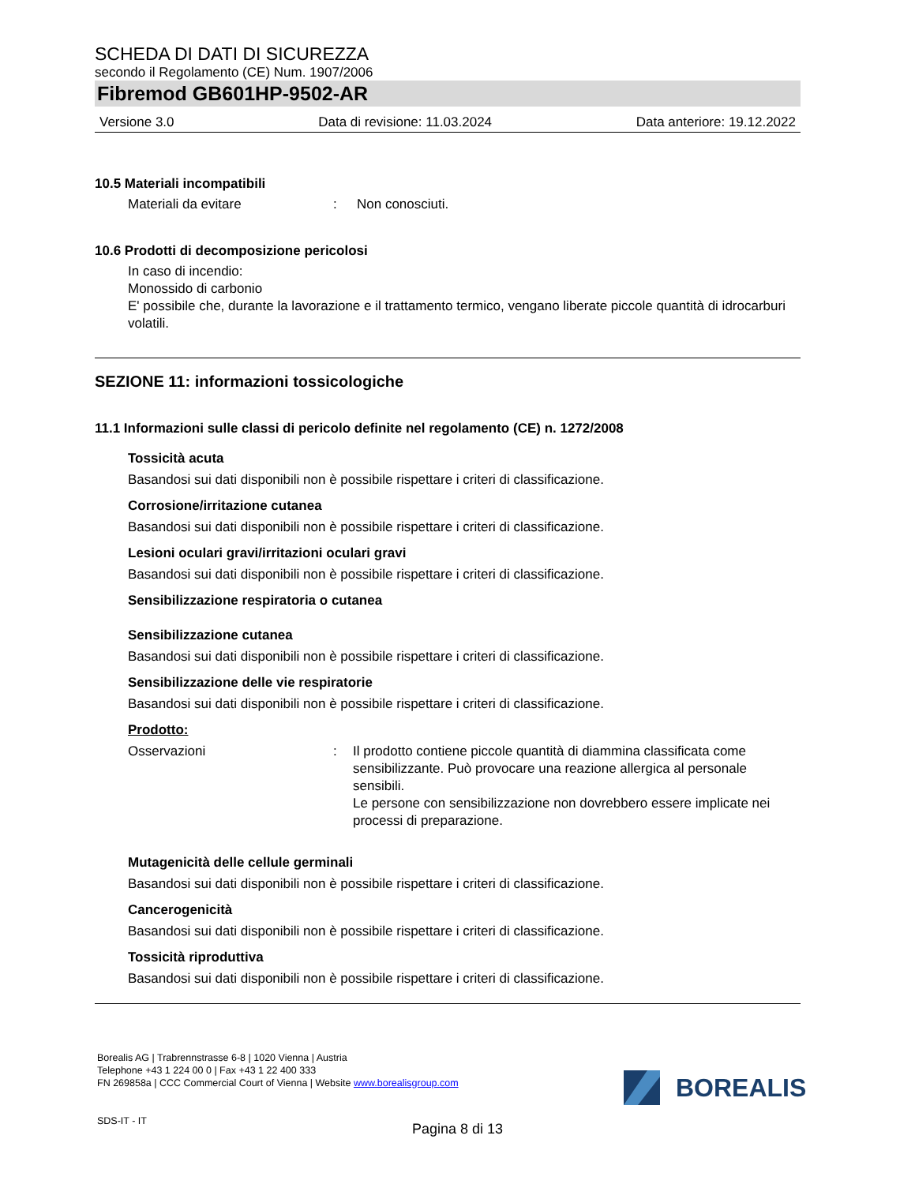SCHEDA DI DATI DI SICUREZZA
secondo il Regolamento (CE) Num. 1907/2006
Fibremod GB601HP-9502-AR
Versione 3.0 Data di revisione: 11.03.2024 Data anteriore: 19.12.2022
10.5 Materiali incompatibili
Materiali da evitare: Non conosciuti.
10.6 Prodotti di decomposizione pericolosi
In caso di incendio:
Monossido di carbonio
E' possibile che, durante la lavorazione e il trattamento termico, vengano liberate piccole quantità di idrocarburi volatili.
SEZIONE 11: informazioni tossicologiche
11.1 Informazioni sulle classi di pericolo definite nel regolamento (CE) n. 1272/2008
Tossicità acuta
Basandosi sui dati disponibili non è possibile rispettare i criteri di classificazione.
Corrosione/irritazione cutanea
Basandosi sui dati disponibili non è possibile rispettare i criteri di classificazione.
Lesioni oculari gravi/irritazioni oculari gravi
Basandosi sui dati disponibili non è possibile rispettare i criteri di classificazione.
Sensibilizzazione respiratoria o cutanea
Sensibilizzazione cutanea
Basandosi sui dati disponibili non è possibile rispettare i criteri di classificazione.
Sensibilizzazione delle vie respiratorie
Basandosi sui dati disponibili non è possibile rispettare i criteri di classificazione.
Prodotto:
Osservazioni: Il prodotto contiene piccole quantità di diammina classificata come sensibilizzante. Può provocare una reazione allergica al personale sensibili.
Le persone con sensibilizzazione non dovrebbero essere implicate nei processi di preparazione.
Mutagenicità delle cellule germinali
Basandosi sui dati disponibili non è possibile rispettare i criteri di classificazione.
Cancerogenicità
Basandosi sui dati disponibili non è possibile rispettare i criteri di classificazione.
Tossicità riproduttiva
Basandosi sui dati disponibili non è possibile rispettare i criteri di classificazione.
Borealis AG | Trabrennstrasse 6-8 | 1020 Vienna | Austria
Telephone +43 1 224 00 0 | Fax +43 1 22 400 333
FN 269858a | CCC Commercial Court of Vienna | Website www.borealisgroup.com
SDS-IT - IT
BOREALIS
Pagina 8 di 13